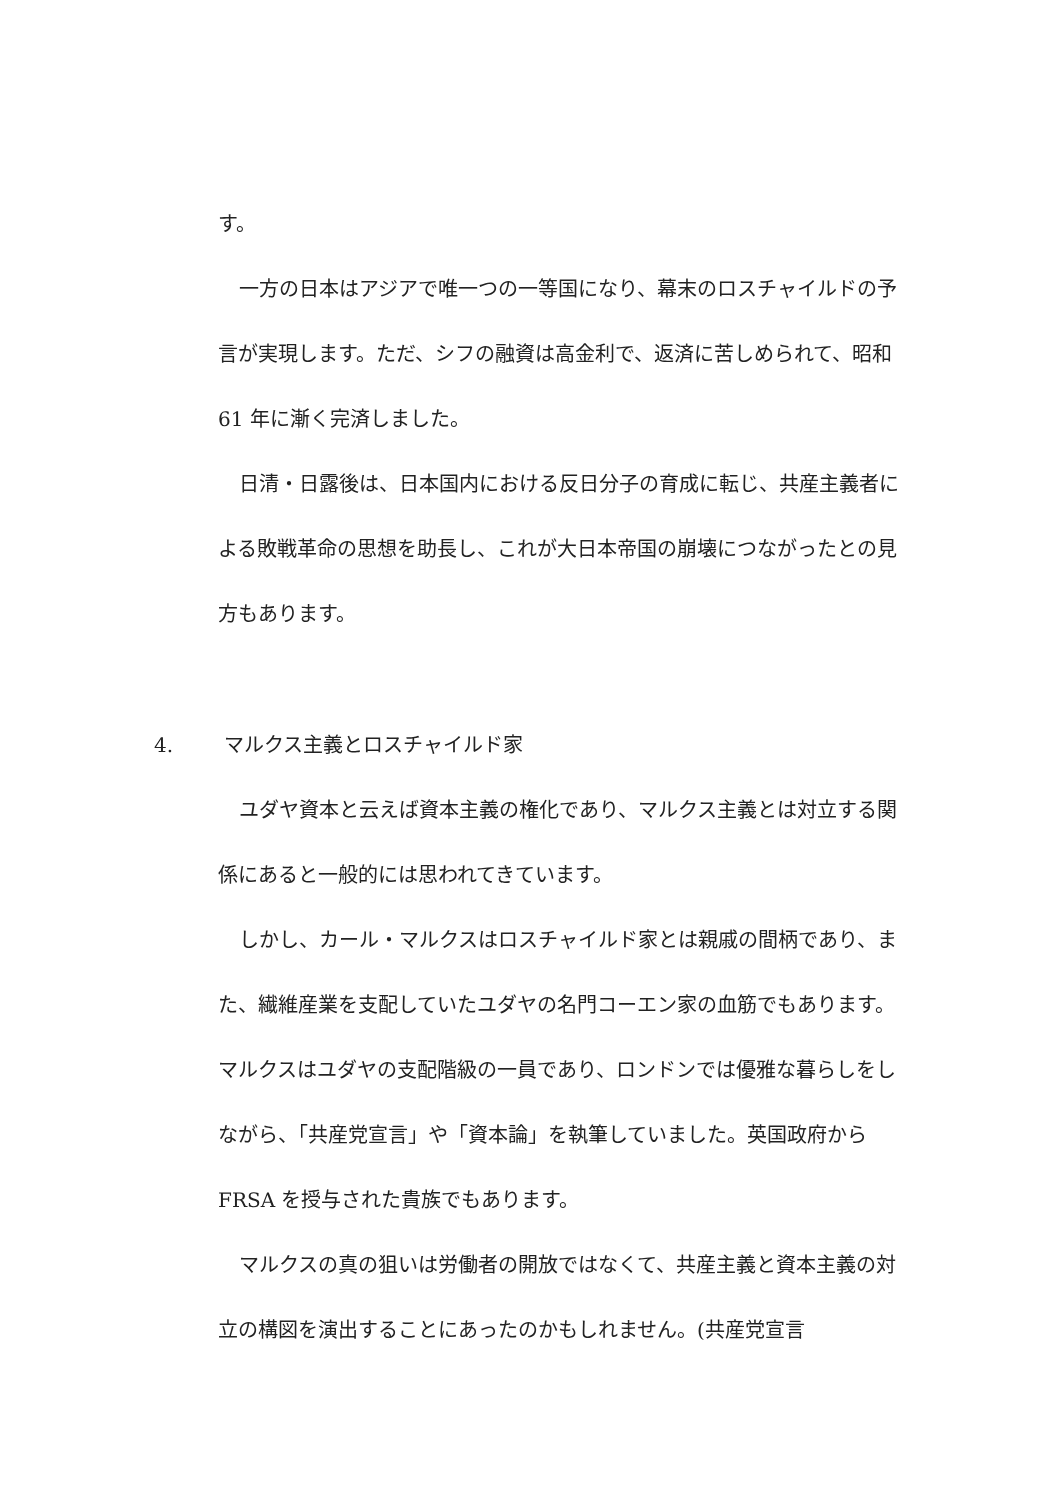す。
一方の日本はアジアで唯一つの一等国になり、幕末のロスチャイルドの予言が実現します。ただ、シフの融資は高金利で、返済に苦しめられて、昭和 61 年に漸く完済しました。
日清・日露後は、日本国内における反日分子の育成に転じ、共産主義者による敗戦革命の思想を助長し、これが大日本帝国の崩壊につながったとの見方もあります。
4. マルクス主義とロスチャイルド家
ユダヤ資本と云えば資本主義の権化であり、マルクス主義とは対立する関係にあると一般的には思われてきています。
しかし、カール・マルクスはロスチャイルド家とは親戚の間柄であり、また、繊維産業を支配していたユダヤの名門コーエン家の血筋でもあります。マルクスはユダヤの支配階級の一員であり、ロンドンでは優雅な暮らしをしながら、「共産党宣言」や「資本論」を執筆していました。英国政府から FRSA を授与された貴族でもあります。
マルクスの真の狙いは労働者の開放ではなくて、共産主義と資本主義の対立の構図を演出することにあったのかもしれません。(共産党宣言